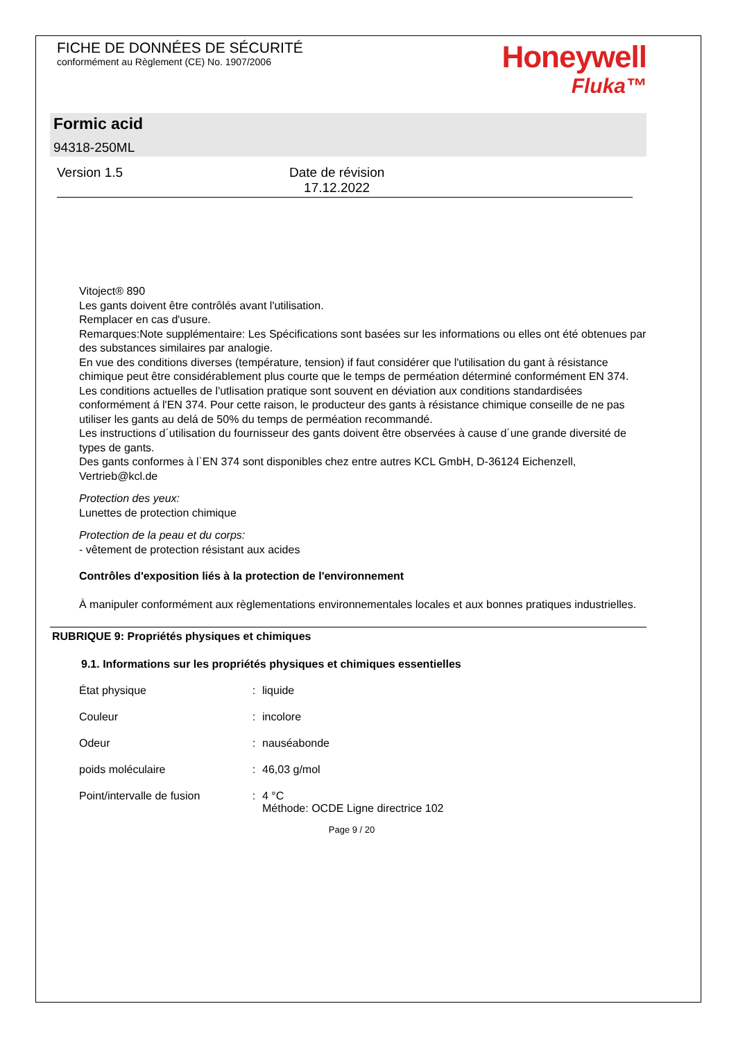FICHE DE DONNÉES DE SÉCURITÉ
conformément au Règlement (CE) No. 1907/2006
Honeywell
Fluka™
Formic acid
94318-250ML
Version 1.5 Date de révision
17.12.2022
Vitoject® 890
Les gants doivent être contrôlés avant l'utilisation.
Remplacer en cas d'usure.
Remarques:Note supplémentaire: Les Spécifications sont basées sur les informations ou elles ont été obtenues par des substances similaires par analogie.
En vue des conditions diverses (température, tension) if faut considérer que l'utilisation du gant à résistance chimique peut être considérablement plus courte que le temps de perméation déterminé conformément EN 374.
Les conditions actuelles de l'utlisation pratique sont souvent en déviation aux conditions standardisées conformément á l'EN 374. Pour cette raison, le producteur des gants à résistance chimique conseille de ne pas utiliser les gants au delá de 50% du temps de perméation recommandé.
Les instructions d´utilisation du fournisseur des gants doivent être observées à cause d´une grande diversité de types de gants.
Des gants conformes à l`EN 374 sont disponibles chez entre autres KCL GmbH, D-36124 Eichenzell, Vertrieb@kcl.de
Protection des yeux:
Lunettes de protection chimique
Protection de la peau et du corps:
- vêtement de protection résistant aux acides
Contrôles d'exposition liés à la protection de l'environnement
À manipuler conformément aux règlementations environnementales locales et aux bonnes pratiques industrielles.
RUBRIQUE 9: Propriétés physiques et chimiques
9.1. Informations sur les propriétés physiques et chimiques essentielles
État physique : liquide
Couleur : incolore
Odeur : nauséabonde
poids moléculaire : 46,03 g/mol
Point/intervalle de fusion
: 4 °C
Méthode: OCDE Ligne directrice 102
Page 9 / 20